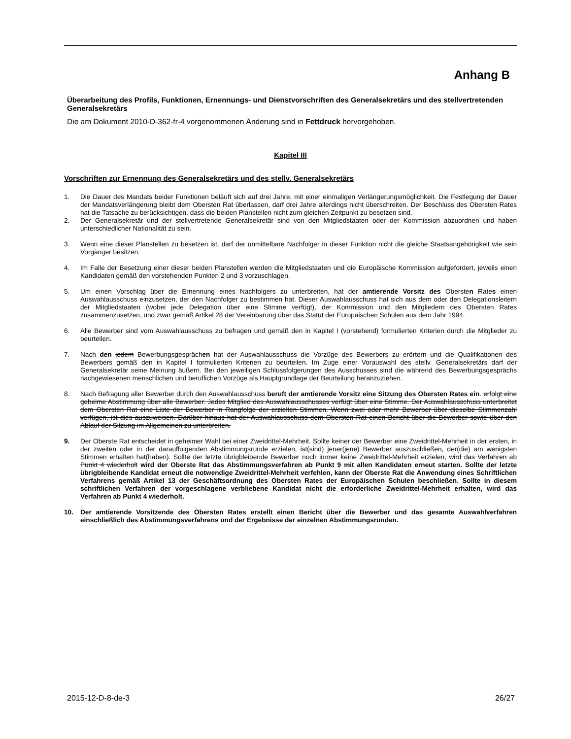Anhang B
Überarbeitung des Profils, Funktionen, Ernennungs- und Dienstvorschriften des Generalsekretärs und des stellvertretenden Generalsekretärs
Die am Dokument 2010-D-362-fr-4 vorgenommenen Änderung sind in Fettdruck hervorgehoben.
Kapitel III
Vorschriften zur Ernennung des Generalsekretärs und des stellv. Generalsekretärs
1. Die Dauer des Mandats beider Funktionen beläuft sich auf drei Jahre, mit einer einmaligen Verlängerungsmöglichkeit. Die Festlegung der Dauer der Mandatsverlängerung bleibt dem Obersten Rat überlassen, darf drei Jahre allerdings nicht überschreiten. Der Beschluss des Obersten Rates hat die Tatsache zu berücksichtigen, dass die beiden Planstellen nicht zum gleichen Zeitpunkt zu besetzen sind.
2. Der Generalsekretär und der stellvertretende Generalsekretär sind von den Mitgliedstaaten oder der Kommission abzuordnen und haben unterschiedlicher Nationalität zu sein.
3. Wenn eine dieser Planstellen zu besetzen ist, darf der unmittelbare Nachfolger in dieser Funktion nicht die gleiche Staatsangehörigkeit wie sein Vorgänger besitzen.
4. Im Falle der Besetzung einer dieser beiden Planstellen werden die Mitgliedstaaten und die Europäische Kommission aufgefordert, jeweils einen Kandidaten gemäß den vorstehenden Punkten 2 und 3 vorzuschlagen.
5. Um einen Vorschlag über die Ernennung eines Nachfolgers zu unterbreiten, hat der amtierende Vorsitz des Obersten Rates einen Auswahlausschuss einzusetzen, der den Nachfolger zu bestimmen hat. Dieser Auswahlausschuss hat sich aus dem oder den Delegationsleitern der Mitgliedstaaten (wobei jede Delegation über eine Stimme verfügt), der Kommission und den Mitgliedern des Obersten Rates zusammenzusetzen, und zwar gemäß Artikel 28 der Vereinbarung über das Statut der Europäischen Schulen aus dem Jahr 1994.
6. Alle Bewerber sind vom Auswahlausschuss zu befragen und gemäß den in Kapitel I (vorstehend) formulierten Kriterien durch die Mitglieder zu beurteilen.
7. Nach den jedem Bewerbungsgesprächen hat der Auswahlausschuss die Vorzüge des Bewerbers zu erörtern und die Qualifikationen des Bewerbers gemäß den in Kapitel I formulierten Kriterien zu beurteilen. Im Zuge einer Vorauswahl des stellv. Generalsekretärs darf der Generalsekretär seine Meinung äußern. Bei den jeweiligen Schlussfolgerungen des Ausschusses sind die während des Bewerbungsgesprächs nachgewiesenen menschlichen und beruflichen Vorzüge als Hauptgrundlage der Beurteilung heranzuziehen.
8. Nach Befragung aller Bewerber durch den Auswahlausschuss beruft der amtierende Vorsitz eine Sitzung des Obersten Rates ein. erfolgt eine geheime Abstimmung über alle Bewerber. Jedes Mitglied des Auswahlausschusses verfügt über eine Stimme. Der Auswahlausschuss unterbreitet dem Obersten Rat eine Liste der Bewerber in Rangfolge der erzielten Stimmen. Wenn zwei oder mehr Bewerber über dieselbe Stimmenzahl verfügen, ist dies auszuweisen. Darüber hinaus hat der Auswahlausschuss dem Obersten Rat einen Bericht über die Bewerber sowie über den Ablauf der Sitzung im Allgemeinen zu unterbreiten.
9. Der Oberste Rat entscheidet in geheimer Wahl bei einer Zweidrittel-Mehrheit. Sollte keiner der Bewerber eine Zweidrittel-Mehrheit in der ersten, in der zweiten oder in der darauffolgenden Abstimmungsrunde erzielen, ist(sind) jener(jene) Bewerber auszuschließen, der(die) am wenigsten Stimmen erhalten hat(haben). Sollte der letzte übrigbleibende Bewerber noch immer keine Zweidrittel-Mehrheit erzielen, wird das Verfahren ab Punkt 4 wiederholt wird der Oberste Rat das Abstimmungsverfahren ab Punkt 9 mit allen Kandidaten erneut starten. Sollte der letzte übrigbleibende Kandidat erneut die notwendige Zweidrittel-Mehrheit verfehlen, kann der Oberste Rat die Anwendung eines Schriftlichen Verfahrens gemäß Artikel 13 der Geschäftsordnung des Obersten Rates der Europäischen Schulen beschließen. Sollte in diesem schriftlichen Verfahren der vorgeschlagene verbliebene Kandidat nicht die erforderliche Zweidrittel-Mehrheit erhalten, wird das Verfahren ab Punkt 4 wiederholt.
10. Der amtierende Vorsitzende des Obersten Rates erstellt einen Bericht über die Bewerber und das gesamte Auswahlverfahren einschließlich des Abstimmungsverfahrens und der Ergebnisse der einzelnen Abstimmungsrunden.
2015-12-D-8-de-3 26/27